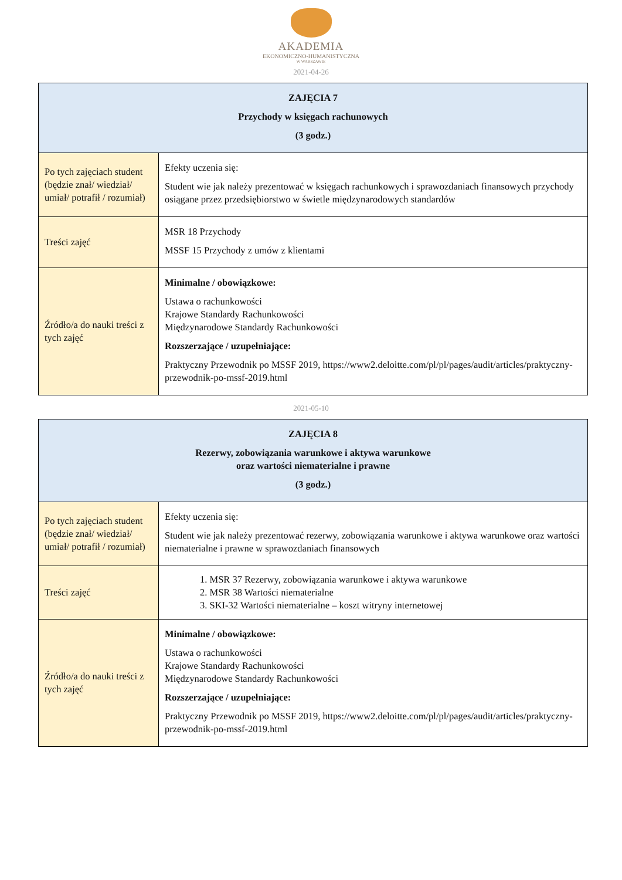AKADEMIA
EKONOMICZNO-HUMANISTYCZNA
W WARSZAWIE
2021-04-26
| ZAJĘCIA 7 Przychody w księgach rachunowych (3 godz.) | |
| --- | --- |
| Po tych zajęciach student (będzie znał/ wiedział/ umiał/ potrafił / rozumiał) | Efekty uczenia się: Student wie jak należy prezentować w księgach rachunkowych i sprawozdaniach finansowych przychody osiągane przez przedsiębiorstwo w świetle międzynarodowych standardów |
| Treści zajęć | MSR 18 Przychody MSSF 15 Przychody z umów z klientami |
| Źródło/a do nauki treści z tych zajęć | Minimalne / obowiązkowe: Ustawa o rachunkowości Krajowe Standardy Rachunkowości Międzynarodowe Standardy Rachunkowości Rozszerzające / uzupełniające: Praktyczny Przewodnik po MSSF 2019, https://www2.deloitte.com/pl/pl/pages/audit/articles/praktyczny-przewodnik-po-mssf-2019.html |
2021-05-10
| ZAJĘCIA 8 Rezerwy, zobowiązania warunkowe i aktywa warunkowe oraz wartości niematerialne i prawne (3 godz.) | |
| --- | --- |
| Po tych zajęciach student (będzie znał/ wiedział/ umiał/ potrafił / rozumiał) | Efekty uczenia się: Student wie jak należy prezentować rezerwy, zobowiązania warunkowe i aktywa warunkowe oraz wartości niematerialne i prawne w sprawozdaniach finansowych |
| Treści zajęć | 1. MSR 37 Rezerwy, zobowiązania warunkowe i aktywa warunkowe 2. MSR 38 Wartości niematerialne 3. SKI-32 Wartości niematerialne – koszt witryny internetowej |
| Źródło/a do nauki treści z tych zajęć | Minimalne / obowiązkowe: Ustawa o rachunkowości Krajowe Standardy Rachunkowości Międzynarodowe Standardy Rachunkowości Rozszerzające / uzupełniające: Praktyczny Przewodnik po MSSF 2019, https://www2.deloitte.com/pl/pl/pages/audit/articles/praktyczny-przewodnik-po-mssf-2019.html |